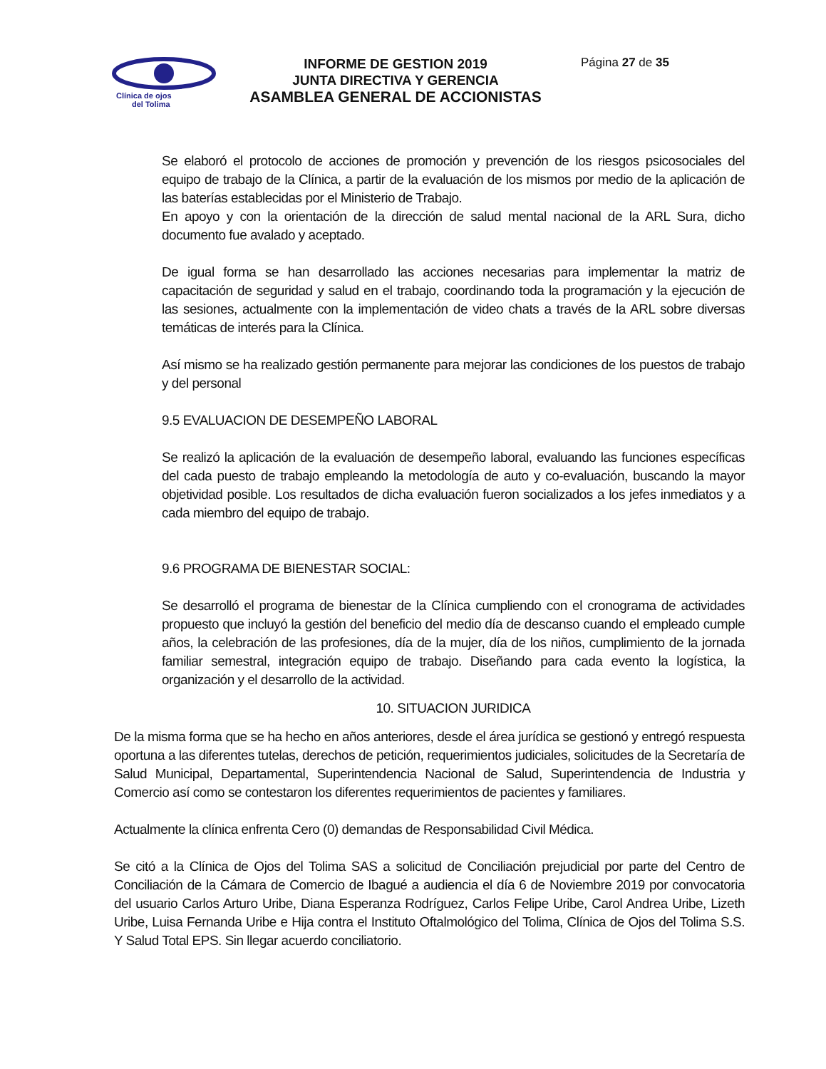Clínica de ojos
del Tolima
INFORME DE GESTION 2019
JUNTA DIRECTIVA Y GERENCIA
ASAMBLEA GENERAL DE ACCIONISTAS
Página 27 de 35
Se elaboró el protocolo de acciones de promoción y prevención de los riesgos psicosociales del equipo de trabajo de la Clínica, a partir de la evaluación de los mismos por medio de la aplicación de las baterías establecidas por el Ministerio de Trabajo.
En apoyo y con la orientación de la dirección de salud mental nacional de la ARL Sura, dicho documento fue avalado y aceptado.
De igual forma se han desarrollado las acciones necesarias para implementar la matriz de capacitación de seguridad y salud en el trabajo, coordinando toda la programación y la ejecución de las sesiones, actualmente con la implementación de video chats a través de la ARL sobre diversas temáticas de interés para la Clínica.
Así mismo se ha realizado gestión permanente para mejorar las condiciones de los puestos de trabajo y del personal
9.5 EVALUACION DE DESEMPEÑO LABORAL
Se realizó la aplicación de la evaluación de desempeño laboral, evaluando las funciones específicas del cada puesto de trabajo empleando la metodología de auto y co-evaluación, buscando la mayor objetividad posible. Los resultados de dicha evaluación fueron socializados a los jefes inmediatos y a cada miembro del equipo de trabajo.
9.6 PROGRAMA DE BIENESTAR SOCIAL:
Se desarrolló el programa de bienestar de la Clínica cumpliendo con el cronograma de actividades propuesto que incluyó la gestión del beneficio del medio día de descanso cuando el empleado cumple años, la celebración de las profesiones, día de la mujer, día de los niños, cumplimiento de la jornada familiar semestral, integración equipo de trabajo. Diseñando para cada evento la logística, la organización y el desarrollo de la actividad.
10. SITUACION JURIDICA
De la misma forma que se ha hecho en años anteriores, desde el área jurídica se gestionó y entregó respuesta oportuna a las diferentes tutelas, derechos de petición, requerimientos judiciales, solicitudes de la Secretaría de Salud Municipal, Departamental, Superintendencia Nacional de Salud, Superintendencia de Industria y Comercio así como se contestaron los diferentes requerimientos de pacientes y familiares.
Actualmente la clínica enfrenta Cero (0) demandas de Responsabilidad Civil Médica.
Se citó a la Clínica de Ojos del Tolima SAS a solicitud de Conciliación prejudicial por parte del Centro de Conciliación de la Cámara de Comercio de Ibagué a audiencia el día 6 de Noviembre 2019 por convocatoria del usuario Carlos Arturo Uribe, Diana Esperanza Rodríguez, Carlos Felipe Uribe, Carol Andrea Uribe, Lizeth Uribe, Luisa Fernanda Uribe e Hija contra el Instituto Oftalmológico del Tolima, Clínica de Ojos del Tolima S.S. Y Salud Total EPS. Sin llegar acuerdo conciliatorio.